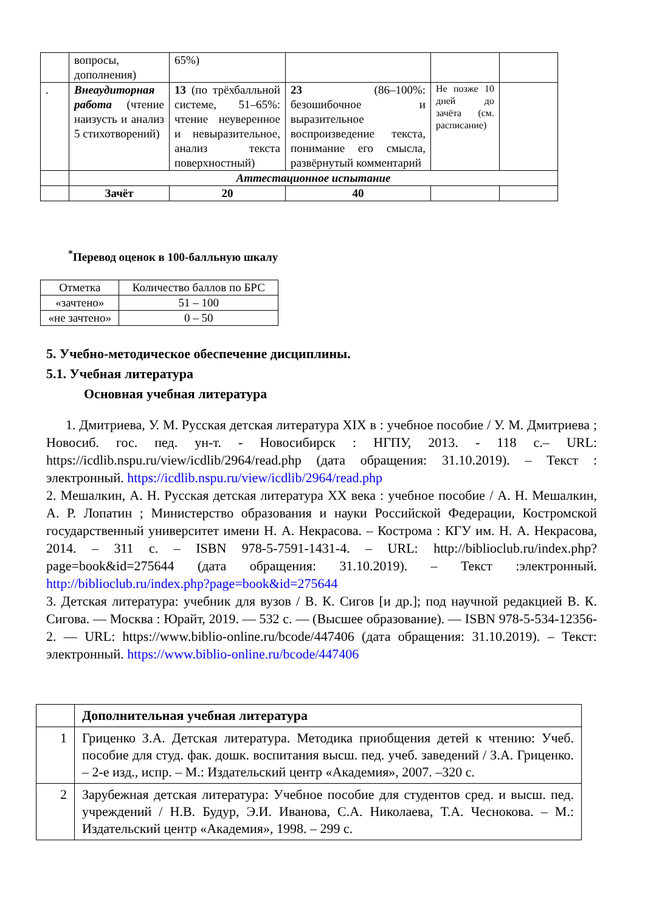| | вопросы, дополнения) | 65%) | | | |
| . | Внеаудиторная работа (чтение наизусть и анализ 5 стихотворений) | 13 (по трёхбалльной системе, 51–65%: чтение неуверенное и невыразительное, анализ текста поверхностный) | 23 (86–100%: безошибочное и выразительное воспроизведение текста, понимание его смысла, развёрнутый комментарий | Не позже 10 дней до зачёта (см. расписание) | |
| | Аттестационное испытание | | | | |
| | Зачёт | 20 | 40 | | |
<sup>*</sup> Перевод оценок в 100-балльную шкалу
| Отметка | Количество баллов по БРС |
| «зачтено» | 51 – 100 |
| «не зачтено» | 0 – 50 |
5. Учебно-методическое обеспечение дисциплины.
5.1. Учебная литература
Основная учебная литература
1. Дмитриева, У. М. Русская детская литература XIX в : учебное пособие / У. М. Дмитриева ; Новосиб. гос. пед. ун-т. - Новосибирск : НГПУ, 2013. - 118 с.– URL: https://icdlib.nspu.ru/view/icdlib/2964/read.php (дата обращения: 31.10.2019). – Текст : электронный. https://icdlib.nspu.ru/view/icdlib/2964/read.php
2. Мешалкин, А. Н. Русская детская литература XX века : учебное пособие / А. Н. Мешалкин, А. Р. Лопатин ; Министерство образования и науки Российской Федерации, Костромской государственный университет имени Н. А. Некрасова. – Кострома : КГУ им. Н. А. Некрасова, 2014. – 311 с. – ISBN 978-5-7591-1431-4. – URL: http://biblioclub.ru/index.php?page=book&id=275644 (дата обращения: 31.10.2019). – Текст :электронный. http://biblioclub.ru/index.php?page=book&id=275644
3. Детская литература: учебник для вузов / В. К. Сигов [и др.]; под научной редакцией В. К. Сигова. — Москва : Юрайт, 2019. — 532 с. — (Высшее образование). — ISBN 978-5-534-12356-2. — URL: https://www.biblio-online.ru/bcode/447406 (дата обращения: 31.10.2019). – Текст: электронный. https://www.biblio-online.ru/bcode/447406
| | Дополнительная учебная литература |
| 1 | Гриценко З.А. Детская литература. Методика приобщения детей к чтению: Учеб. пособие для студ. фак. дошк. воспитания высш. пед. учеб. заведений / З.А. Гриценко. – 2-е изд., испр. – М.: Издательский центр «Академия», 2007. –320 с. |
| 2 | Зарубежная детская литература: Учебное пособие для студентов сред. и высш. пед. учреждений / Н.В. Будур, Э.И. Иванова, С.А. Николаева, Т.А. Чеснокова. – М.: Издательский центр «Академия», 1998. – 299 с. |